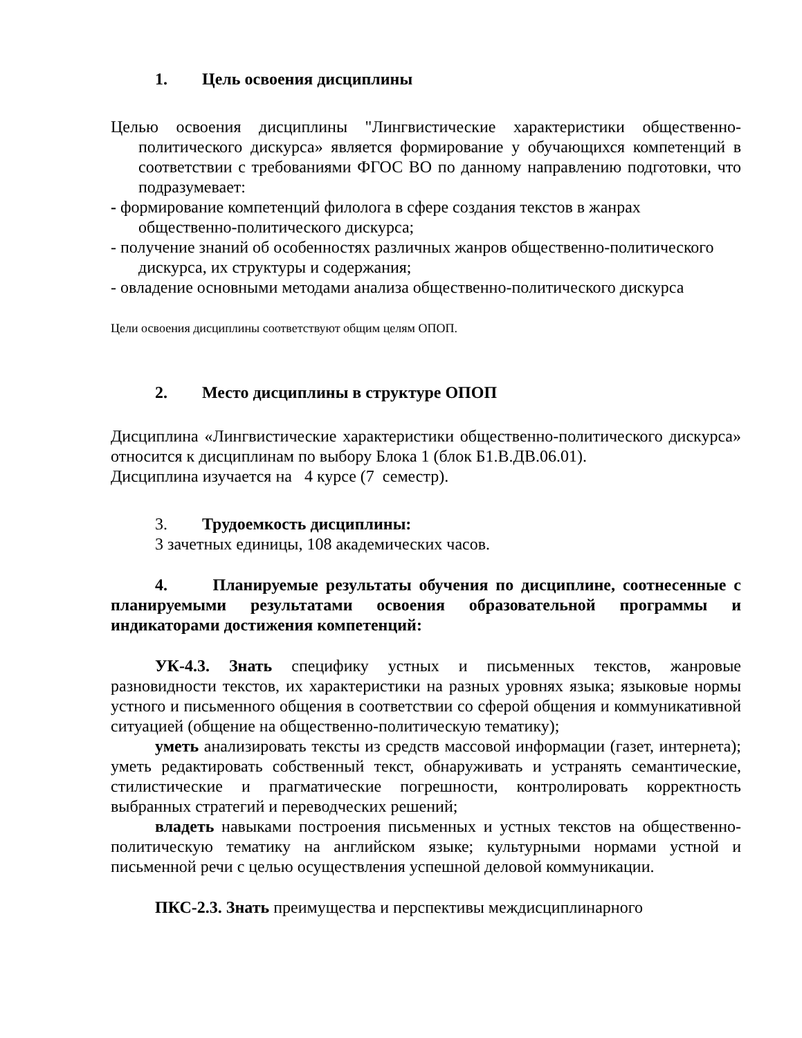1. Цель освоения дисциплины
Целью освоения дисциплины "Лингвистические характеристики общественно-политического дискурса» является формирование у обучающихся компетенций в соответствии с требованиями ФГОС ВО по данному направлению подготовки, что подразумевает:
- формирование компетенций филолога в сфере создания текстов в жанрах общественно-политического дискурса;
- получение знаний об особенностях различных жанров общественно-политического дискурса, их структуры и содержания;
- овладение основными методами анализа общественно-политического дискурса
Цели освоения дисциплины соответствуют общим целям ОПОП.
2. Место дисциплины в структуре ОПОП
Дисциплина «Лингвистические характеристики общественно-политического дискурса» относится к дисциплинам по выбору Блока 1 (блок Б1.В.ДВ.06.01).
Дисциплина изучается на 4 курсе (7 семестр).
3. Трудоемкость дисциплины:
3 зачетных единицы, 108 академических часов.
4. Планируемые результаты обучения по дисциплине, соотнесенные с планируемыми результатами освоения образовательной программы и индикаторами достижения компетенций:
УК-4.3. Знать специфику устных и письменных текстов, жанровые разновидности текстов, их характеристики на разных уровнях языка; языковые нормы устного и письменного общения в соответствии со сферой общения и коммуникативной ситуацией (общение на общественно-политическую тематику);
уметь анализировать тексты из средств массовой информации (газет, интернета); уметь редактировать собственный текст, обнаруживать и устранять семантические, стилистические и прагматические погрешности, контролировать корректность выбранных стратегий и переводческих решений;
владеть навыками построения письменных и устных текстов на общественно-политическую тематику на английском языке; культурными нормами устной и письменной речи с целью осуществления успешной деловой коммуникации.
ПКС-2.3. Знать преимущества и перспективы междисциплинарного